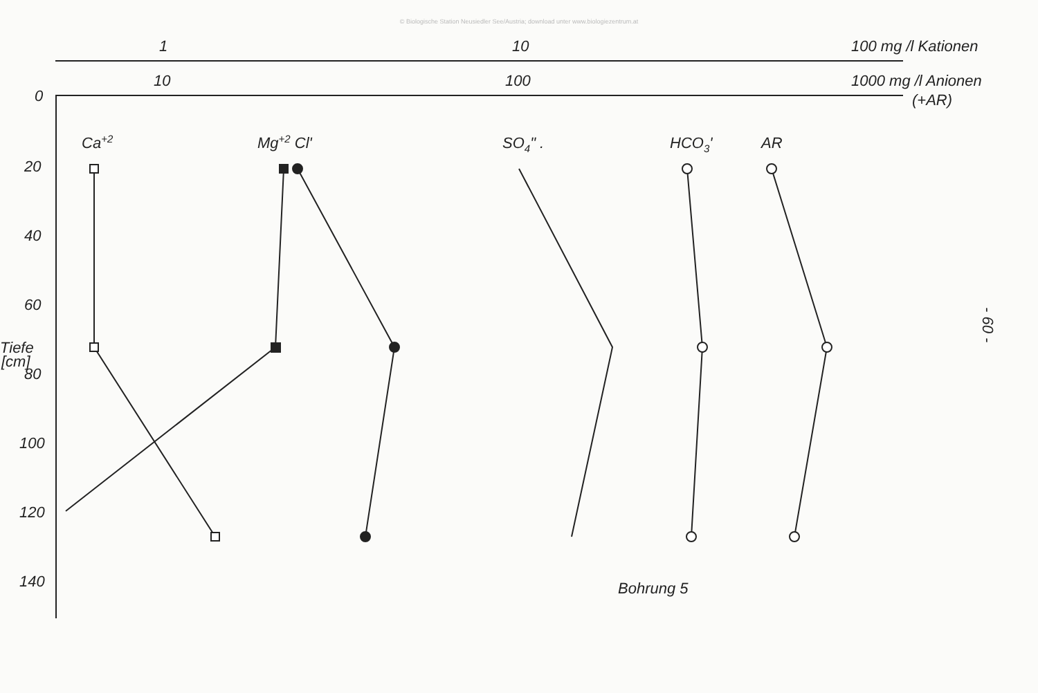© Biologische Station Neusiedler See/Austria; download unter www.biologiezentrum.at
1
10
100 mg /l Kationen
10
100
1000 mg /l Anionen
(+AR)
0
20
40
60
80
100
120
140
Tiefe
[cm]
Ca+2
Mg+2 Cl'
SO4" .
HCO3'
AR
Bohrung 5
- 60 -